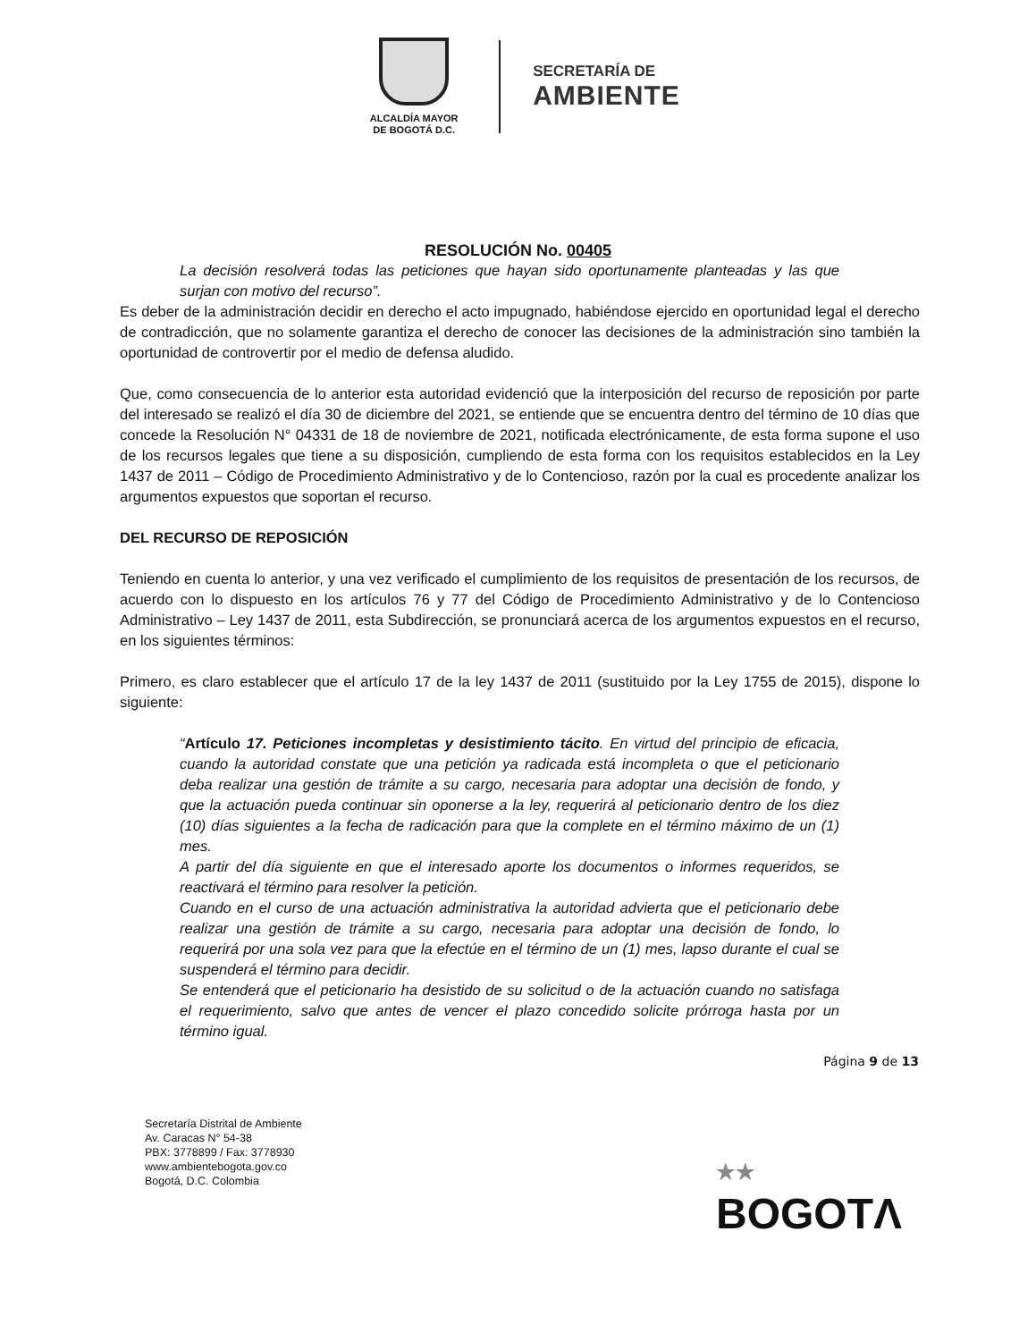ALCALDÍA MAYOR
DE BOGOTÁ D.C.
SECRETARÍA DE
AMBIENTE
RESOLUCIÓN No. 00405
La decisión resolverá todas las peticiones que hayan sido oportunamente planteadas y las que surjan con motivo del recurso”.
Es deber de la administración decidir en derecho el acto impugnado, habiéndose ejercido en oportunidad legal el derecho de contradicción, que no solamente garantiza el derecho de conocer las decisiones de la administración sino también la oportunidad de controvertir por el medio de defensa aludido.
Que, como consecuencia de lo anterior esta autoridad evidenció que la interposición del recurso de reposición por parte del interesado se realizó el día 30 de diciembre del 2021, se entiende que se encuentra dentro del término de 10 días que concede la Resolución N° 04331 de 18 de noviembre de 2021, notificada electrónicamente, de esta forma supone el uso de los recursos legales que tiene a su disposición, cumpliendo de esta forma con los requisitos establecidos en la Ley 1437 de 2011 – Código de Procedimiento Administrativo y de lo Contencioso, razón por la cual es procedente analizar los argumentos expuestos que soportan el recurso.
DEL RECURSO DE REPOSICIÓN
Teniendo en cuenta lo anterior, y una vez verificado el cumplimiento de los requisitos de presentación de los recursos, de acuerdo con lo dispuesto en los artículos 76 y 77 del Código de Procedimiento Administrativo y de lo Contencioso Administrativo – Ley 1437 de 2011, esta Subdirección, se pronunciará acerca de los argumentos expuestos en el recurso, en los siguientes términos:
Primero, es claro establecer que el artículo 17 de la ley 1437 de 2011 (sustituido por la Ley 1755 de 2015), dispone lo siguiente:
“Artículo 17. Peticiones incompletas y desistimiento tácito. En virtud del principio de eficacia, cuando la autoridad constate que una petición ya radicada está incompleta o que el peticionario deba realizar una gestión de trámite a su cargo, necesaria para adoptar una decisión de fondo, y que la actuación pueda continuar sin oponerse a la ley, requerirá al peticionario dentro de los diez (10) días siguientes a la fecha de radicación para que la complete en el término máximo de un (1) mes.
A partir del día siguiente en que el interesado aporte los documentos o informes requeridos, se reactivará el término para resolver la petición.
Cuando en el curso de una actuación administrativa la autoridad advierta que el peticionario debe realizar una gestión de trámite a su cargo, necesaria para adoptar una decisión de fondo, lo requerirá por una sola vez para que la efectúe en el término de un (1) mes, lapso durante el cual se suspenderá el término para decidir.
Se entenderá que el peticionario ha desistido de su solicitud o de la actuación cuando no satisfaga el requerimiento, salvo que antes de vencer el plazo concedido solicite prórroga hasta por un término igual.
Página 9 de 13
Secretaría Distrital de Ambiente
Av. Caracas N° 54-38
PBX: 3778899 / Fax: 3778930
www.ambientebogota.gov.co
Bogotá, D.C. Colombia
★★
BOGOTΛ